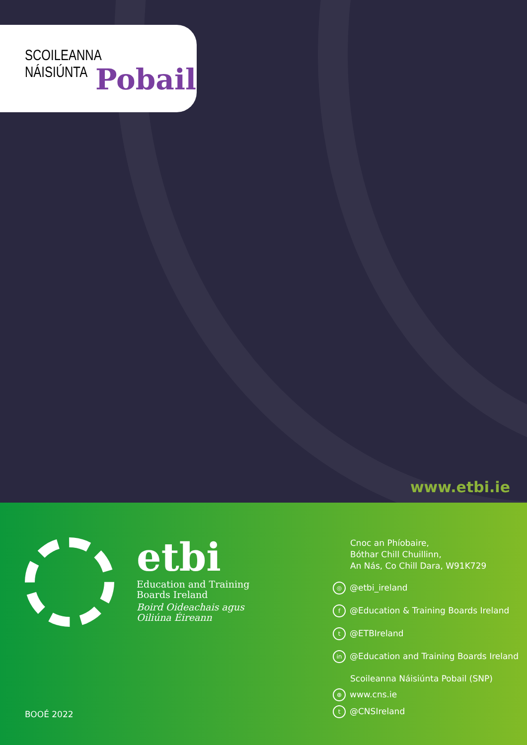SCOILEANNA NÁISIÚNTA
Pobail
www.etbi.ie
etbi
Education and Training
Boards Ireland
Boird Oideachais agus
Oiliúna Éireann
BOOÉ 2022
Cnoc an Phíobaire,
Bóthar Chill Chuillinn,
An Nás, Co Chill Dara, W91K729
◎ @etbi_ireland
f @Education & Training Boards Ireland
t @ETBIreland
in @Education and Training Boards Ireland
Scoileanna Náisiúnta Pobail (SNP)
⊕ www.cns.ie
t @CNSIreland